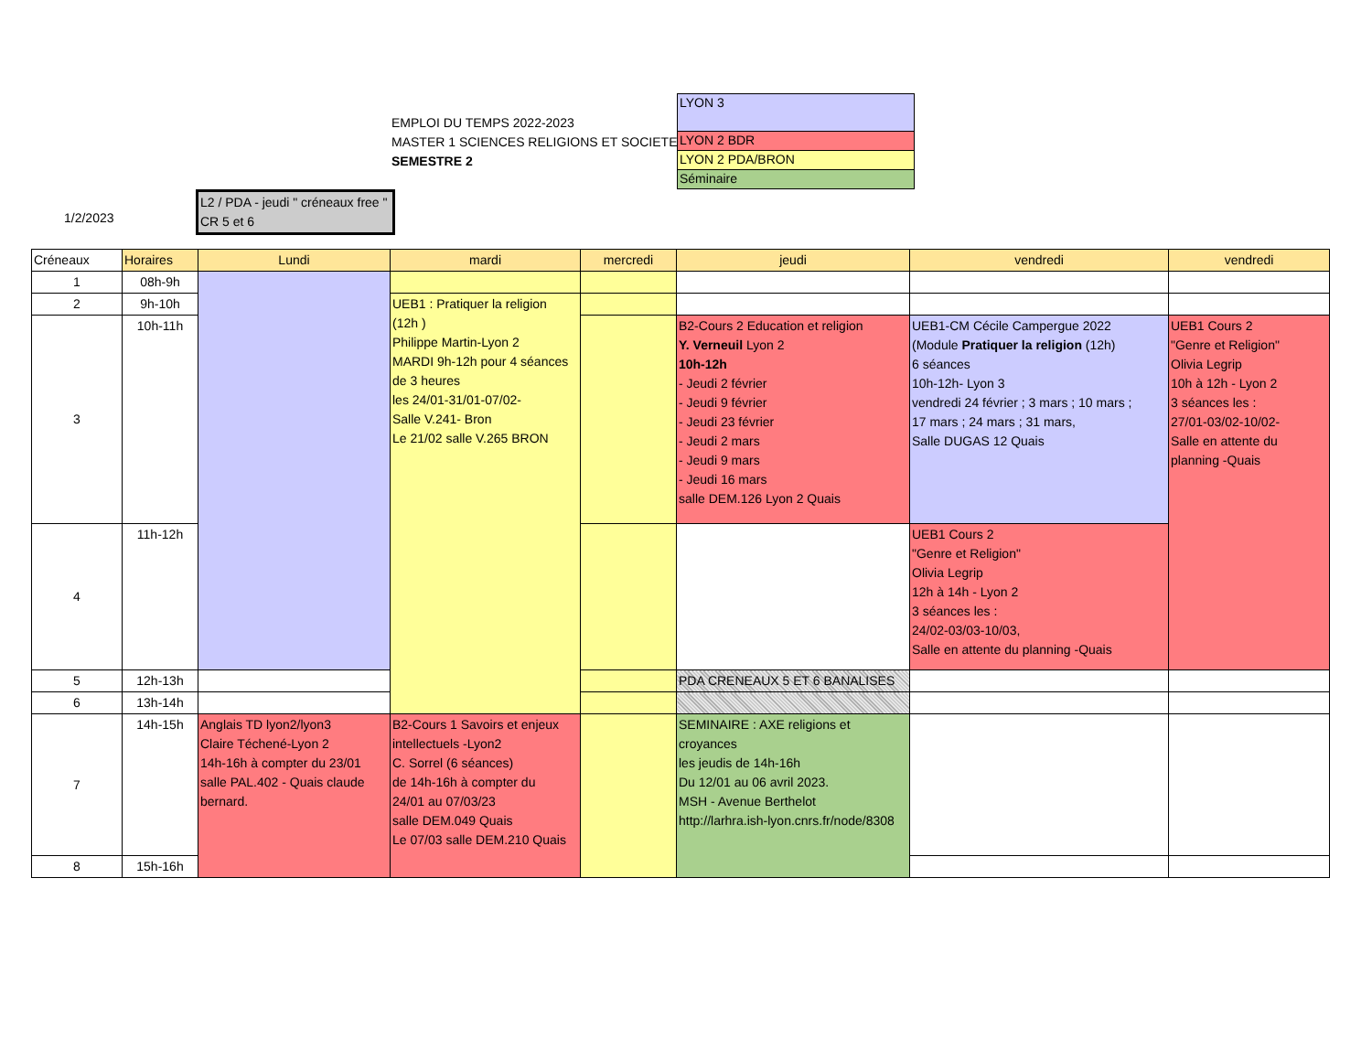EMPLOI DU TEMPS 2022-2023
MASTER 1 SCIENCES RELIGIONS ET SOCIETE
SEMESTRE 2
LYON 3
LYON 2 BDR
LYON 2 PDA/BRON
Séminaire
L2 / PDA - jeudi " créneaux free " CR 5 et 6
1/2/2023
| Créneaux | Horaires | Lundi | mardi | mercredi | jeudi | vendredi | vendredi |
| --- | --- | --- | --- | --- | --- | --- | --- |
| 1 | 08h-9h | | | | | | |
| 2 | 9h-10h | | UEB1 : Pratiquer la religion (12h ) Philippe Martin-Lyon 2 MARDI 9h-12h pour 4 séances de 3 heures les 24/01-31/01-07/02- Salle V.241- Bron Le 21/02 salle V.265 BRON | | | | |
| 3 | 10h-11h | | | | B2-Cours 2 Education et religion Y. Verneuil Lyon 2 10h-12h - Jeudi 2 février - Jeudi 9 février - Jeudi 23 février - Jeudi 2 mars - Jeudi 9 mars - Jeudi 16 mars salle DEM.126 Lyon 2 Quais | UEB1-CM Cécile Campergue 2022 (Module Pratiquer la religion (12h) 6 séances 10h-12h- Lyon 3 vendredi 24 février ; 3 mars ; 10 mars ; 17 mars ; 24 mars ; 31 mars, Salle DUGAS 12 Quais | UEB1 Cours 2 "Genre et Religion" Olivia Legrip 10h à 12h - Lyon 2 3 séances les : 27/01-03/02-10/02- Salle en attente du planning -Quais |
| 4 | 11h-12h | | | | | UEB1 Cours 2 "Genre et Religion" Olivia Legrip 12h à 14h - Lyon 2 3 séances les : 24/02-03/03-10/03, Salle en attente du planning -Quais | |
| 5 | 12h-13h | | | | PDA CRENEAUX 5 ET 6 BANALISES | | |
| 6 | 13h-14h | | | | | | |
| 7 | 14h-15h | Anglais TD lyon2/lyon3 Claire Téchené-Lyon 2 14h-16h à compter du 23/01 salle PAL.402 - Quais claude bernard. | B2-Cours 1 Savoirs et enjeux intellectuels -Lyon2 C. Sorrel (6 séances) de 14h-16h à compter du 24/01 au 07/03/23 salle DEM.049 Quais Le 07/03 salle DEM.210 Quais | | SEMINAIRE : AXE religions et croyances les jeudis de 14h-16h Du 12/01 au 06 avril 2023. MSH - Avenue Berthelot http://larhra.ish-lyon.cnrs.fr/node/8308 | | |
| 8 | 15h-16h | | | | | | |